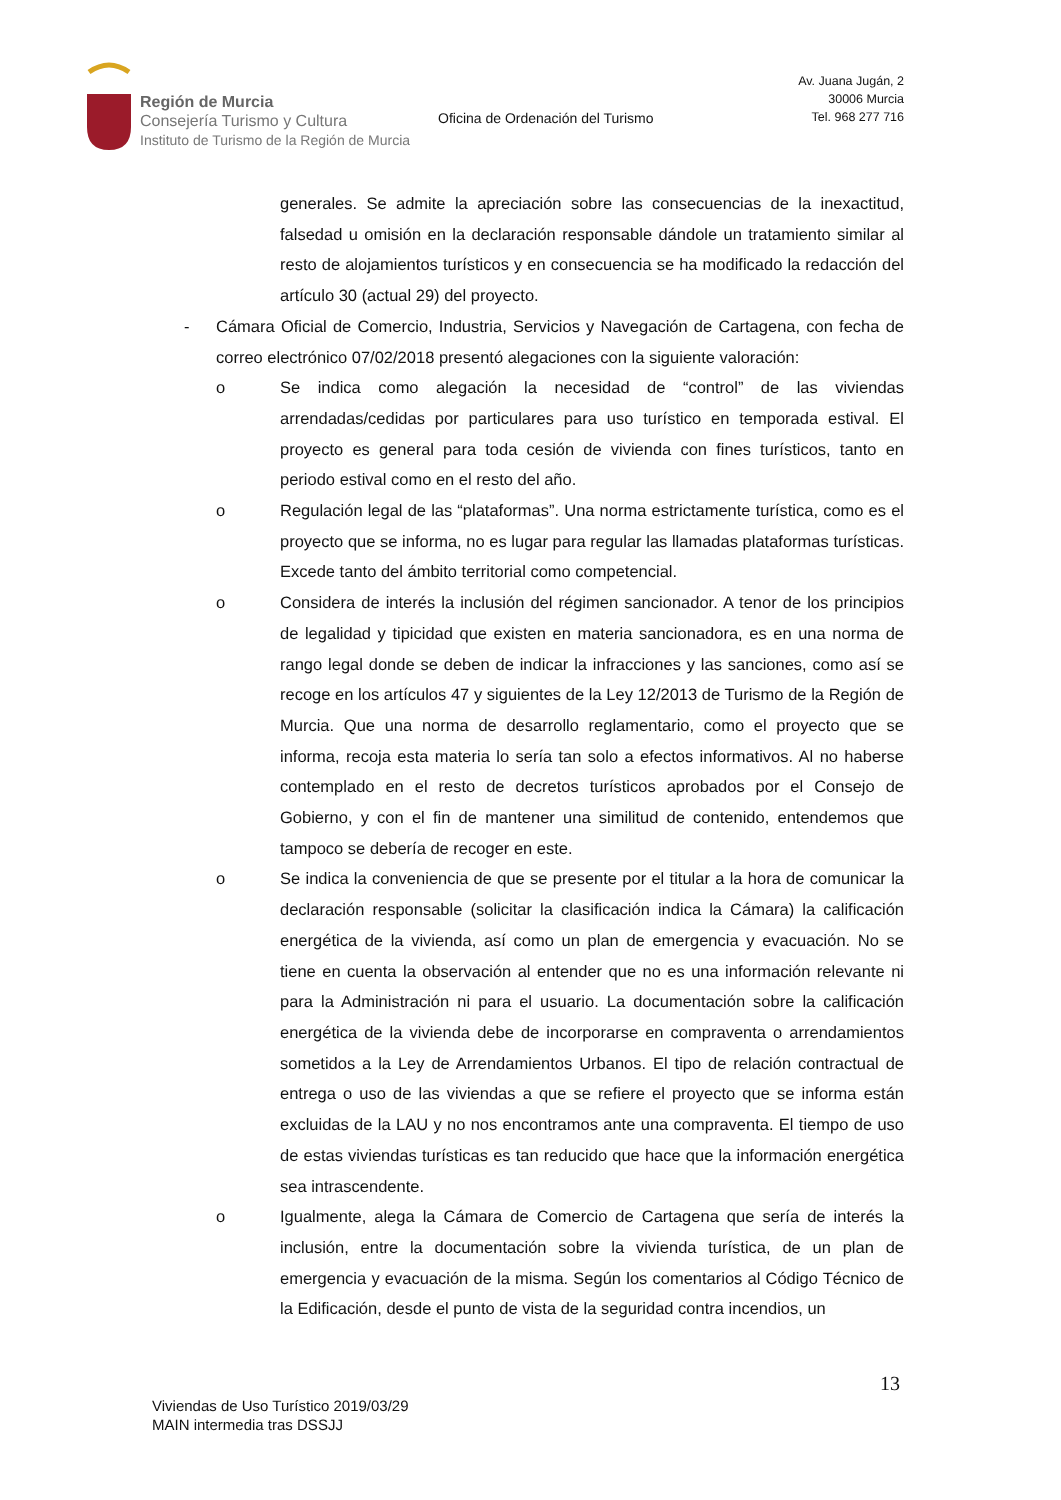Región de Murcia
Consejería Turismo y Cultura
Instituto de Turismo de la Región de Murcia
Oficina de Ordenación del Turismo
Av. Juana Jugán, 2
30006 Murcia
Tel. 968 277 716
generales. Se admite la apreciación sobre las consecuencias de la inexactitud, falsedad u omisión en la declaración responsable dándole un tratamiento similar al resto de alojamientos turísticos y en consecuencia se ha modificado la redacción del artículo 30 (actual 29) del proyecto.
- Cámara Oficial de Comercio, Industria, Servicios y Navegación de Cartagena, con fecha de correo electrónico 07/02/2018 presentó alegaciones con la siguiente valoración:
o Se indica como alegación la necesidad de “control” de las viviendas arrendadas/cedidas por particulares para uso turístico en temporada estival. El proyecto es general para toda cesión de vivienda con fines turísticos, tanto en periodo estival como en el resto del año.
o Regulación legal de las “plataformas”. Una norma estrictamente turística, como es el proyecto que se informa, no es lugar para regular las llamadas plataformas turísticas. Excede tanto del ámbito territorial como competencial.
o Considera de interés la inclusión del régimen sancionador. A tenor de los principios de legalidad y tipicidad que existen en materia sancionadora, es en una norma de rango legal donde se deben de indicar la infracciones y las sanciones, como así se recoge en los artículos 47 y siguientes de la Ley 12/2013 de Turismo de la Región de Murcia. Que una norma de desarrollo reglamentario, como el proyecto que se informa, recoja esta materia lo sería tan solo a efectos informativos. Al no haberse contemplado en el resto de decretos turísticos aprobados por el Consejo de Gobierno, y con el fin de mantener una similitud de contenido, entendemos que tampoco se debería de recoger en este.
o Se indica la conveniencia de que se presente por el titular a la hora de comunicar la declaración responsable (solicitar la clasificación indica la Cámara) la calificación energética de la vivienda, así como un plan de emergencia y evacuación. No se tiene en cuenta la observación al entender que no es una información relevante ni para la Administración ni para el usuario. La documentación sobre la calificación energética de la vivienda debe de incorporarse en compraventa o arrendamientos sometidos a la Ley de Arrendamientos Urbanos. El tipo de relación contractual de entrega o uso de las viviendas a que se refiere el proyecto que se informa están excluidas de la LAU y no nos encontramos ante una compraventa. El tiempo de uso de estas viviendas turísticas es tan reducido que hace que la información energética sea intrascendente.
o Igualmente, alega la Cámara de Comercio de Cartagena que sería de interés la inclusión, entre la documentación sobre la vivienda turística, de un plan de emergencia y evacuación de la misma. Según los comentarios al Código Técnico de la Edificación, desde el punto de vista de la seguridad contra incendios, un
13
Viviendas de Uso Turístico 2019/03/29
MAIN intermedia tras DSSJJ